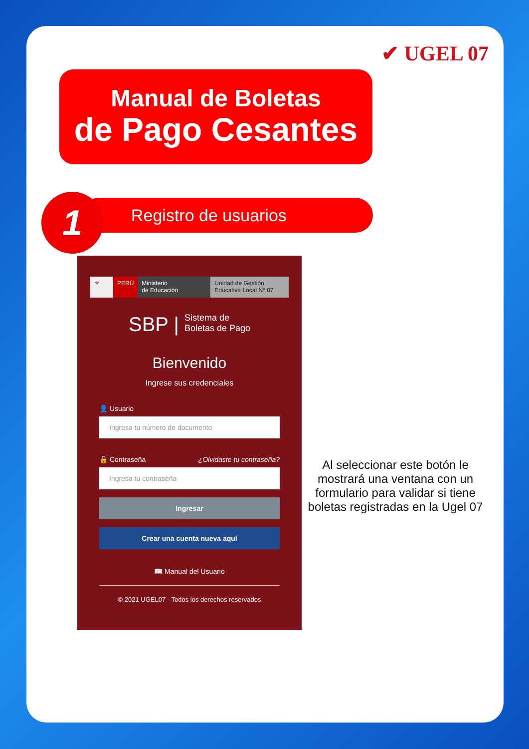✔ UGEL 07
Manual de Boletas
de Pago Cesantes
Registro de usuarios
1
⚜ PERÚ Ministerio
de Educación
Unidad de Gestión
Educativa Local N° 07
SBP | Sistema de
Boletas de Pago
Bienvenido
Ingrese sus credenciales
👤 Usuario
Ingresa tu número de documento
🔒 Contraseña ¿Olvidaste tu contraseña?
Ingresa tu contraseña
Ingresar
Crear una cuenta nueva aquí
📖 Manual del Usuario
© 2021 UGEL07 - Todos los derechos reservados
Al seleccionar este botón le mostrará una ventana con un formulario para validar si tiene boletas registradas en la Ugel 07